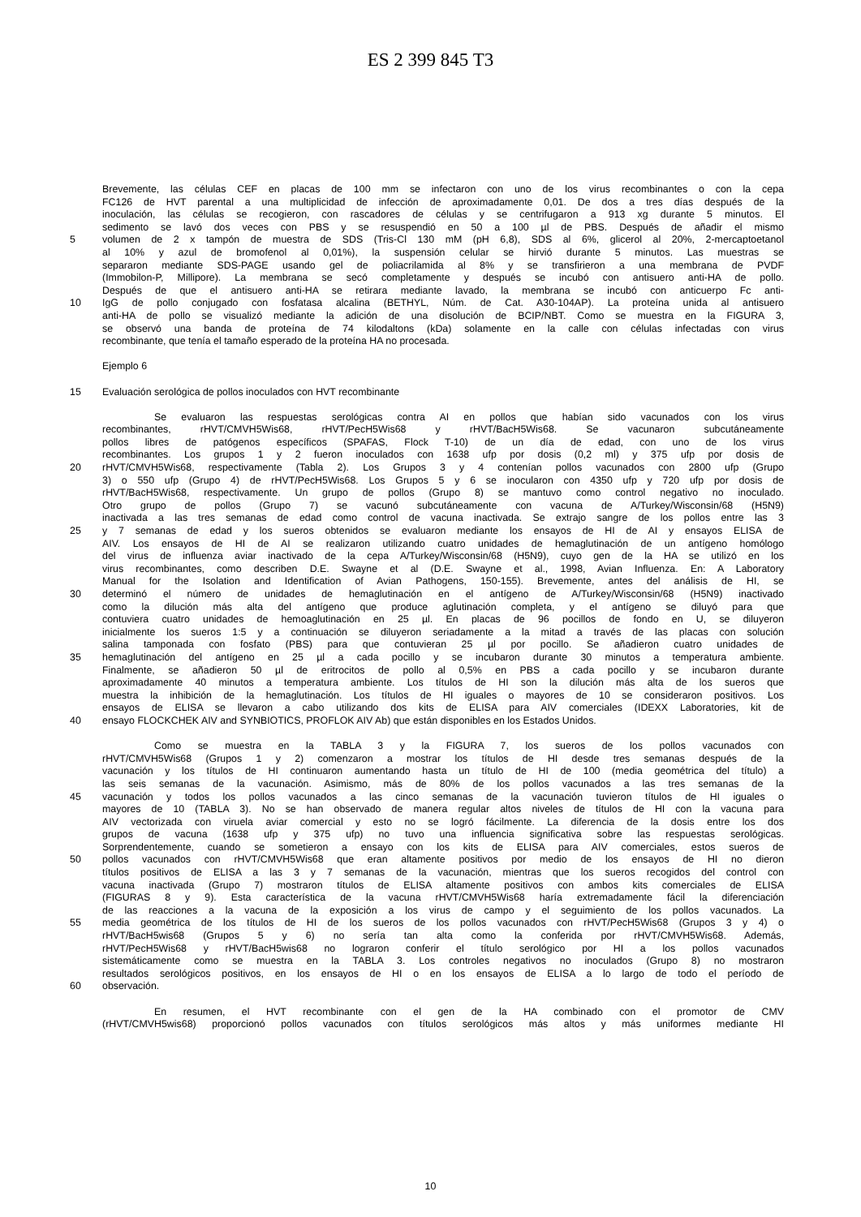ES 2 399 845 T3
Brevemente, las células CEF en placas de 100 mm se infectaron con uno de los virus recombinantes o con la cepa
FC126 de HVT parental a una multiplicidad de infección de aproximadamente 0,01. De dos a tres días después de la
inoculación, las células se recogieron, con rascadores de células y se centrifugaron a 913 xg durante 5 minutos. El
sedimento se lavó dos veces con PBS y se resuspendió en 50 a 100 µl de PBS. Después de añadir el mismo
5 volumen de 2 x tampón de muestra de SDS (Tris-Cl 130 mM (pH 6,8), SDS al 6%, glicerol al 20%, 2-mercaptoetanol
al 10% y azul de bromofenol al 0,01%), la suspensión celular se hirvió durante 5 minutos. Las muestras se
separaron mediante SDS-PAGE usando gel de poliacrilamida al 8% y se transfirieron a una membrana de PVDF
(Immobilon-P, Millipore). La membrana se secó completamente y después se incubó con antisuero anti-HA de pollo.
Después de que el antisuero anti-HA se retirara mediante lavado, la membrana se incubó con anticuerpo Fc anti-
10 IgG de pollo conjugado con fosfatasa alcalina (BETHYL, Núm. de Cat. A30-104AP). La proteína unida al antisuero
anti-HA de pollo se visualizó mediante la adición de una disolución de BCIP/NBT. Como se muestra en la FIGURA 3,
se observó una banda de proteína de 74 kilodaltons (kDa) solamente en la calle con células infectadas con virus
recombinante, que tenía el tamaño esperado de la proteína HA no procesada.
Ejemplo 6
15 Evaluación serológica de pollos inoculados con HVT recombinante
Se evaluaron las respuestas serológicas contra AI en pollos que habían sido vacunados con los virus
recombinantes, rHVT/CMVH5Wis68, rHVT/PecH5Wis68 y rHVT/BacH5Wis68. Se vacunaron subcutáneamente
pollos libres de patógenos específicos (SPAFAS, Flock T-10) de un día de edad, con uno de los virus
recombinantes. Los grupos 1 y 2 fueron inoculados con 1638 ufp por dosis (0,2 ml) y 375 ufp por dosis de
20 rHVT/CMVH5Wis68, respectivamente (Tabla 2). Los Grupos 3 y 4 contenían pollos vacunados con 2800 ufp (Grupo
3) o 550 ufp (Grupo 4) de rHVT/PecH5Wis68. Los Grupos 5 y 6 se inocularon con 4350 ufp y 720 ufp por dosis de
rHVT/BacH5Wis68, respectivamente. Un grupo de pollos (Grupo 8) se mantuvo como control negativo no inoculado.
Otro grupo de pollos (Grupo 7) se vacunó subcutáneamente con vacuna de A/Turkey/Wisconsin/68 (H5N9)
inactivada a las tres semanas de edad como control de vacuna inactivada. Se extrajo sangre de los pollos entre las 3
25 y 7 semanas de edad y los sueros obtenidos se evaluaron mediante los ensayos de HI de AI y ensayos ELISA de
AIV. Los ensayos de HI de AI se realizaron utilizando cuatro unidades de hemaglutinación de un antígeno homólogo
del virus de influenza aviar inactivado de la cepa A/Turkey/Wisconsin/68 (H5N9), cuyo gen de la HA se utilizó en los
virus recombinantes, como describen D.E. Swayne et al (D.E. Swayne et al., 1998, Avian Influenza. En: A Laboratory
Manual for the Isolation and Identification of Avian Pathogens, 150-155). Brevemente, antes del análisis de HI, se
30 determinó el número de unidades de hemaglutinación en el antígeno de A/Turkey/Wisconsin/68 (H5N9) inactivado
como la dilución más alta del antígeno que produce aglutinación completa, y el antígeno se diluyó para que
contuviera cuatro unidades de hemoaglutinación en 25 µl. En placas de 96 pocillos de fondo en U, se diluyeron
inicialmente los sueros 1:5 y a continuación se diluyeron seriadamente a la mitad a través de las placas con solución
salina tamponada con fosfato (PBS) para que contuvieran 25 µl por pocillo. Se añadieron cuatro unidades de
35 hemaglutinación del antígeno en 25 µl a cada pocillo y se incubaron durante 30 minutos a temperatura ambiente.
Finalmente, se añadieron 50 µl de eritrocitos de pollo al 0,5% en PBS a cada pocillo y se incubaron durante
aproximadamente 40 minutos a temperatura ambiente. Los títulos de HI son la dilución más alta de los sueros que
muestra la inhibición de la hemaglutinación. Los títulos de HI iguales o mayores de 10 se consideraron positivos. Los
ensayos de ELISA se llevaron a cabo utilizando dos kits de ELISA para AIV comerciales (IDEXX Laboratories, kit de
40 ensayo FLOCKCHEK AIV and SYNBIOTICS, PROFLOK AIV Ab) que están disponibles en los Estados Unidos.
Como se muestra en la TABLA 3 y la FIGURA 7, los sueros de los pollos vacunados con
rHVT/CMVH5Wis68 (Grupos 1 y 2) comenzaron a mostrar los títulos de HI desde tres semanas después de la
vacunación y los títulos de HI continuaron aumentando hasta un título de HI de 100 (media geométrica del título) a
las seis semanas de la vacunación. Asimismo, más de 80% de los pollos vacunados a las tres semanas de la
45 vacunación y todos los pollos vacunados a las cinco semanas de la vacunación tuvieron títulos de HI iguales o
mayores de 10 (TABLA 3). No se han observado de manera regular altos niveles de títulos de HI con la vacuna para
AIV vectorizada con viruela aviar comercial y esto no se logró fácilmente. La diferencia de la dosis entre los dos
grupos de vacuna (1638 ufp y 375 ufp) no tuvo una influencia significativa sobre las respuestas serológicas.
Sorprendentemente, cuando se sometieron a ensayo con los kits de ELISA para AIV comerciales, estos sueros de
50 pollos vacunados con rHVT/CMVH5Wis68 que eran altamente positivos por medio de los ensayos de HI no dieron
títulos positivos de ELISA a las 3 y 7 semanas de la vacunación, mientras que los sueros recogidos del control con
vacuna inactivada (Grupo 7) mostraron títulos de ELISA altamente positivos con ambos kits comerciales de ELISA
(FIGURAS 8 y 9). Esta característica de la vacuna rHVT/CMVH5Wis68 haría extremadamente fácil la diferenciación
de las reacciones a la vacuna de la exposición a los virus de campo y el seguimiento de los pollos vacunados. La
55 media geométrica de los títulos de HI de los sueros de los pollos vacunados con rHVT/PecH5Wis68 (Grupos 3 y 4) o
rHVT/BacH5wis68 (Grupos 5 y 6) no sería tan alta como la conferida por rHVT/CMVH5Wis68. Además,
rHVT/PecH5Wis68 y rHVT/BacH5wis68 no lograron conferir el título serológico por HI a los pollos vacunados
sistemáticamente como se muestra en la TABLA 3. Los controles negativos no inoculados (Grupo 8) no mostraron
resultados serológicos positivos, en los ensayos de HI o en los ensayos de ELISA a lo largo de todo el período de
60 observación.
En resumen, el HVT recombinante con el gen de la HA combinado con el promotor de CMV
(rHVT/CMVH5wis68) proporcionó pollos vacunados con títulos serológicos más altos y más uniformes mediante HI
10